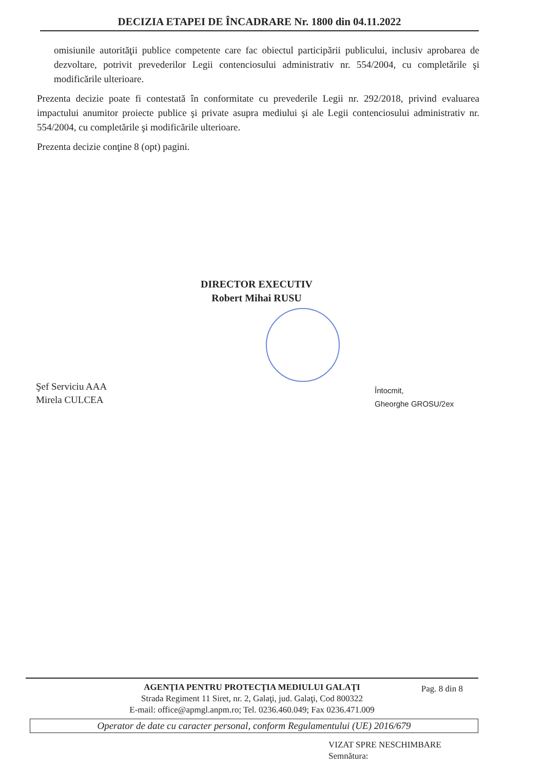DECIZIA ETAPEI DE ÎNCADRARE Nr. 1800 din 04.11.2022
omisiunile autorităţii publice competente care fac obiectul participării publicului, inclusiv aprobarea de dezvoltare, potrivit prevederilor Legii contenciosului administrativ nr. 554/2004, cu completările şi modificările ulterioare.
Prezenta decizie poate fi contestată în conformitate cu prevederile Legii nr. 292/2018, privind evaluarea impactului anumitor proiecte publice şi private asupra mediului şi ale Legii contenciosului administrativ nr. 554/2004, cu completările şi modificările ulterioare.
Prezenta decizie conţine 8 (opt) pagini.
DIRECTOR EXECUTIV
Robert Mihai RUSU
Şef Serviciu AAA
Mirela CULCEA
Întocmit,
Gheorghe GROSU/2ex
Pag. 8 din 8
AGENŢIA PENTRU PROTECŢIA MEDIULUI GALAŢI
Strada Regiment 11 Siret, nr. 2, Galaţi, jud. Galaţi, Cod 800322
E-mail: office@apmgl.anpm.ro; Tel. 0236.460.049; Fax 0236.471.009
Operator de date cu caracter personal, conform Regulamentului (UE) 2016/679
VIZAT SPRE NESCHIMBARE
Semnătura: